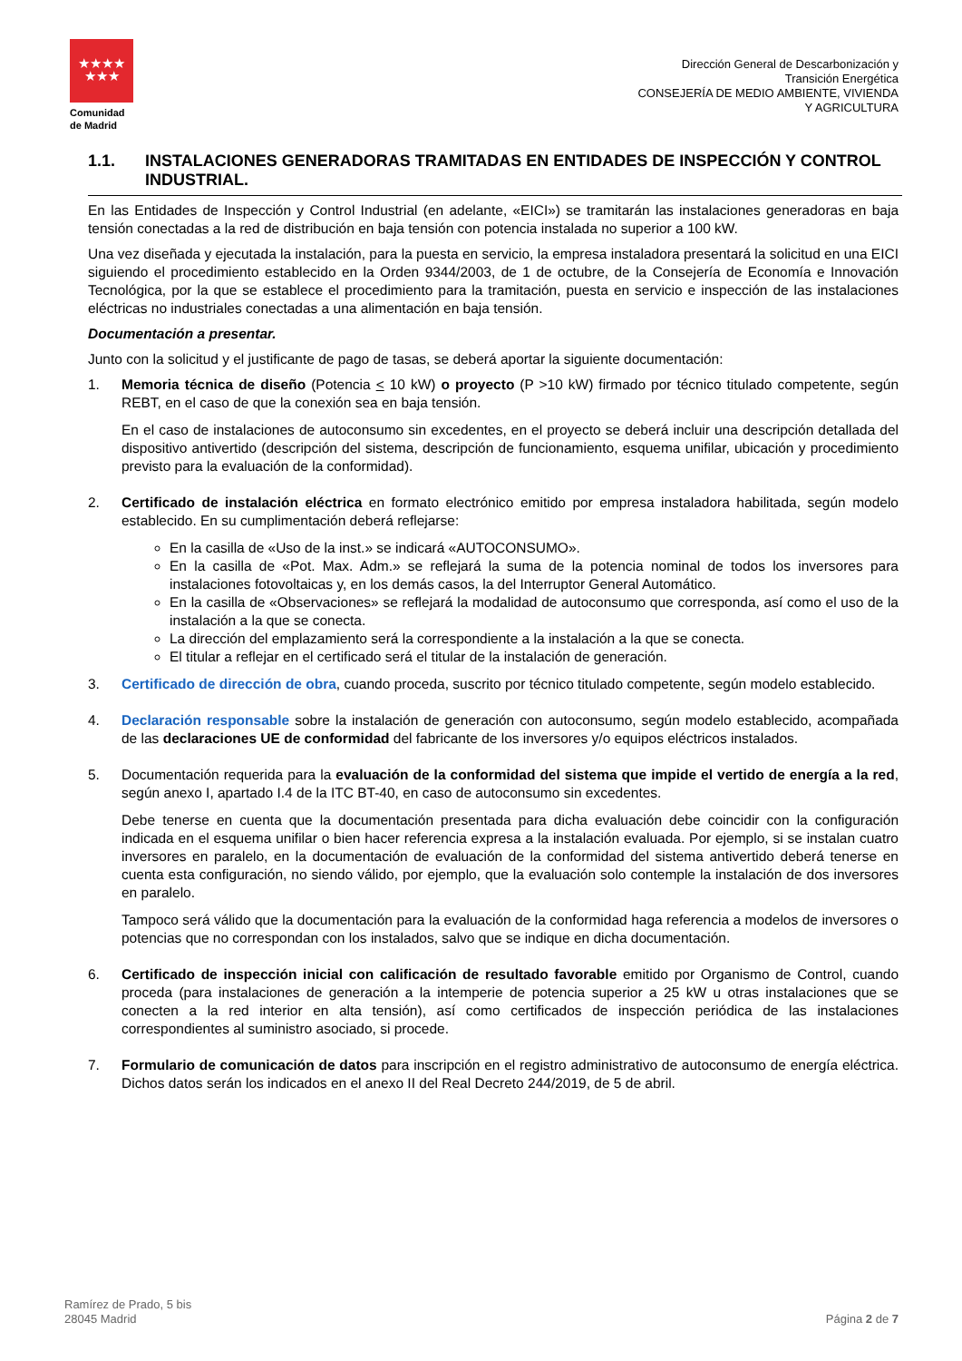★★★★
★★★
Comunidad
de Madrid
Dirección General de Descarbonización y
Transición Energética
CONSEJERÍA DE MEDIO AMBIENTE, VIVIENDA
Y AGRICULTURA
1.1. INSTALACIONES GENERADORAS TRAMITADAS EN ENTIDADES DE INSPECCIÓN Y CONTROL INDUSTRIAL.
En las Entidades de Inspección y Control Industrial (en adelante, «EICI») se tramitarán las instalaciones generadoras en baja tensión conectadas a la red de distribución en baja tensión con potencia instalada no superior a 100 kW.
Una vez diseñada y ejecutada la instalación, para la puesta en servicio, la empresa instaladora presentará la solicitud en una EICI siguiendo el procedimiento establecido en la Orden 9344/2003, de 1 de octubre, de la Consejería de Economía e Innovación Tecnológica, por la que se establece el procedimiento para la tramitación, puesta en servicio e inspección de las instalaciones eléctricas no industriales conectadas a una alimentación en baja tensión.
Documentación a presentar.
Junto con la solicitud y el justificante de pago de tasas, se deberá aportar la siguiente documentación:
1. Memoria técnica de diseño (Potencia < 10 kW) o proyecto (P >10 kW) firmado por técnico titulado competente, según REBT, en el caso de que la conexión sea en baja tensión.
En el caso de instalaciones de autoconsumo sin excedentes, en el proyecto se deberá incluir una descripción detallada del dispositivo antivertido (descripción del sistema, descripción de funcionamiento, esquema unifilar, ubicación y procedimiento previsto para la evaluación de la conformidad).
2. Certificado de instalación eléctrica en formato electrónico emitido por empresa instaladora habilitada, según modelo establecido. En su cumplimentación deberá reflejarse:
En la casilla de «Uso de la inst.» se indicará «AUTOCONSUMO».
En la casilla de «Pot. Max. Adm.» se reflejará la suma de la potencia nominal de todos los inversores para instalaciones fotovoltaicas y, en los demás casos, la del Interruptor General Automático.
En la casilla de «Observaciones» se reflejará la modalidad de autoconsumo que corresponda, así como el uso de la instalación a la que se conecta.
La dirección del emplazamiento será la correspondiente a la instalación a la que se conecta.
El titular a reflejar en el certificado será el titular de la instalación de generación.
3. Certificado de dirección de obra, cuando proceda, suscrito por técnico titulado competente, según modelo establecido.
4. Declaración responsable sobre la instalación de generación con autoconsumo, según modelo establecido, acompañada de las declaraciones UE de conformidad del fabricante de los inversores y/o equipos eléctricos instalados.
5. Documentación requerida para la evaluación de la conformidad del sistema que impide el vertido de energía a la red, según anexo I, apartado I.4 de la ITC BT-40, en caso de autoconsumo sin excedentes.
Debe tenerse en cuenta que la documentación presentada para dicha evaluación debe coincidir con la configuración indicada en el esquema unifilar o bien hacer referencia expresa a la instalación evaluada. Por ejemplo, si se instalan cuatro inversores en paralelo, en la documentación de evaluación de la conformidad del sistema antivertido deberá tenerse en cuenta esta configuración, no siendo válido, por ejemplo, que la evaluación solo contemple la instalación de dos inversores en paralelo.
Tampoco será válido que la documentación para la evaluación de la conformidad haga referencia a modelos de inversores o potencias que no correspondan con los instalados, salvo que se indique en dicha documentación.
6. Certificado de inspección inicial con calificación de resultado favorable emitido por Organismo de Control, cuando proceda (para instalaciones de generación a la intemperie de potencia superior a 25 kW u otras instalaciones que se conecten a la red interior en alta tensión), así como certificados de inspección periódica de las instalaciones correspondientes al suministro asociado, si procede.
7. Formulario de comunicación de datos para inscripción en el registro administrativo de autoconsumo de energía eléctrica. Dichos datos serán los indicados en el anexo II del Real Decreto 244/2019, de 5 de abril.
Ramírez de Prado, 5 bis
28045 Madrid
Página 2 de 7